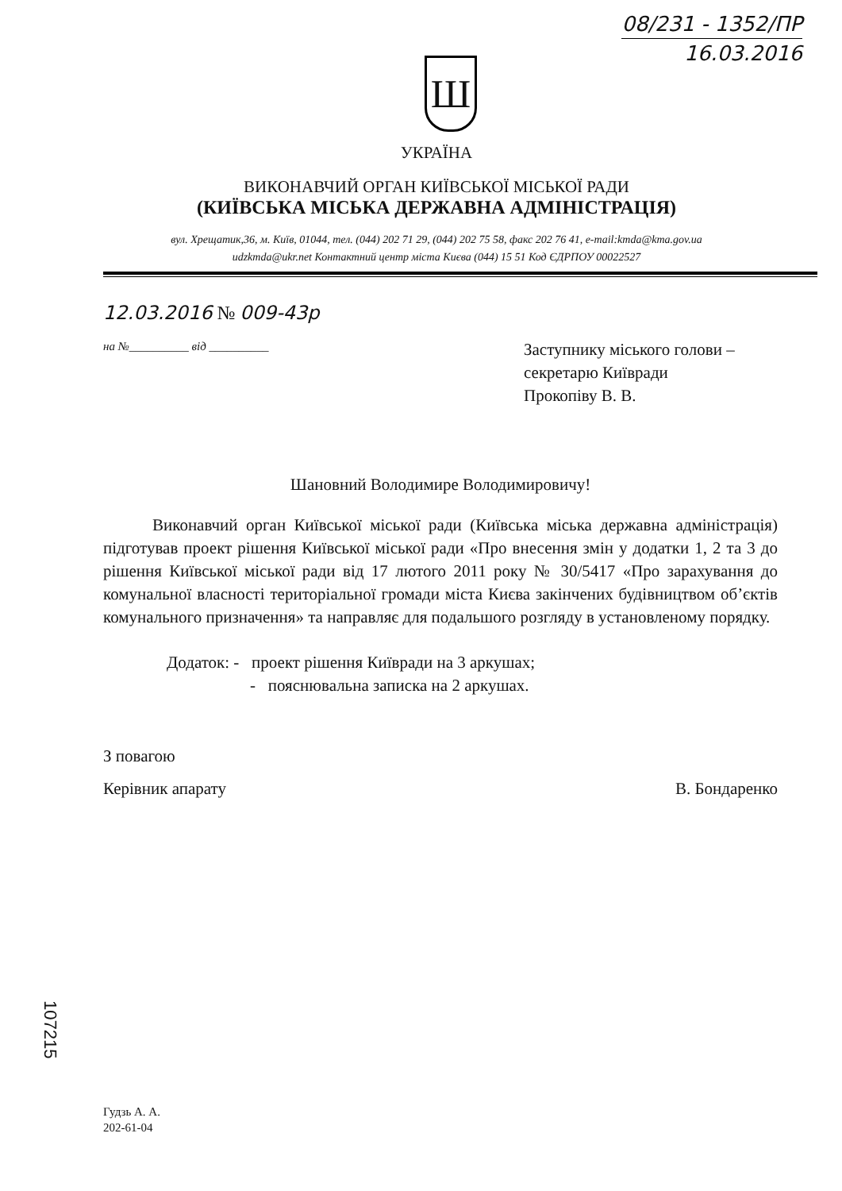08/231 - 1352/ПР
16.03.2016
Ш
УКРАЇНА
ВИКОНАВЧИЙ ОРГАН КИЇВСЬКОЇ МІСЬКОЇ РАДИ
(КИЇВСЬКА МІСЬКА ДЕРЖАВНА АДМІНІСТРАЦІЯ)
вул. Хрещатик,36, м. Київ, 01044, тел. (044) 202 71 29, (044) 202 75 58, факс 202 76 41, e-mail:kmda@kma.gov.ua
udzkmda@ukr.net Контактний центр міста Києва (044) 15 51 Код ЄДРПОУ 00022527
12.03.2016 № 009-43р
на №__________ від __________
Заступнику міського голови –
секретарю Київради
Прокопіву В. В.
Шановний Володимире Володимировичу!
Виконавчий орган Київської міської ради (Київська міська державна адміністрація) підготував проект рішення Київської міської ради «Про внесення змін у додатки 1, 2 та 3 до рішення Київської міської ради від 17 лютого 2011 року № 30/5417 «Про зарахування до комунальної власності територіальної громади міста Києва закінчених будівництвом об’єктів комунального призначення» та направляє для подальшого розгляду в установленому порядку.
Додаток: - проект рішення Київради на 3 аркушах;
- пояснювальна записка на 2 аркушах.
З повагою
Керівник апарату В. Бондаренко
107215
Гудзь А. А.
202-61-04